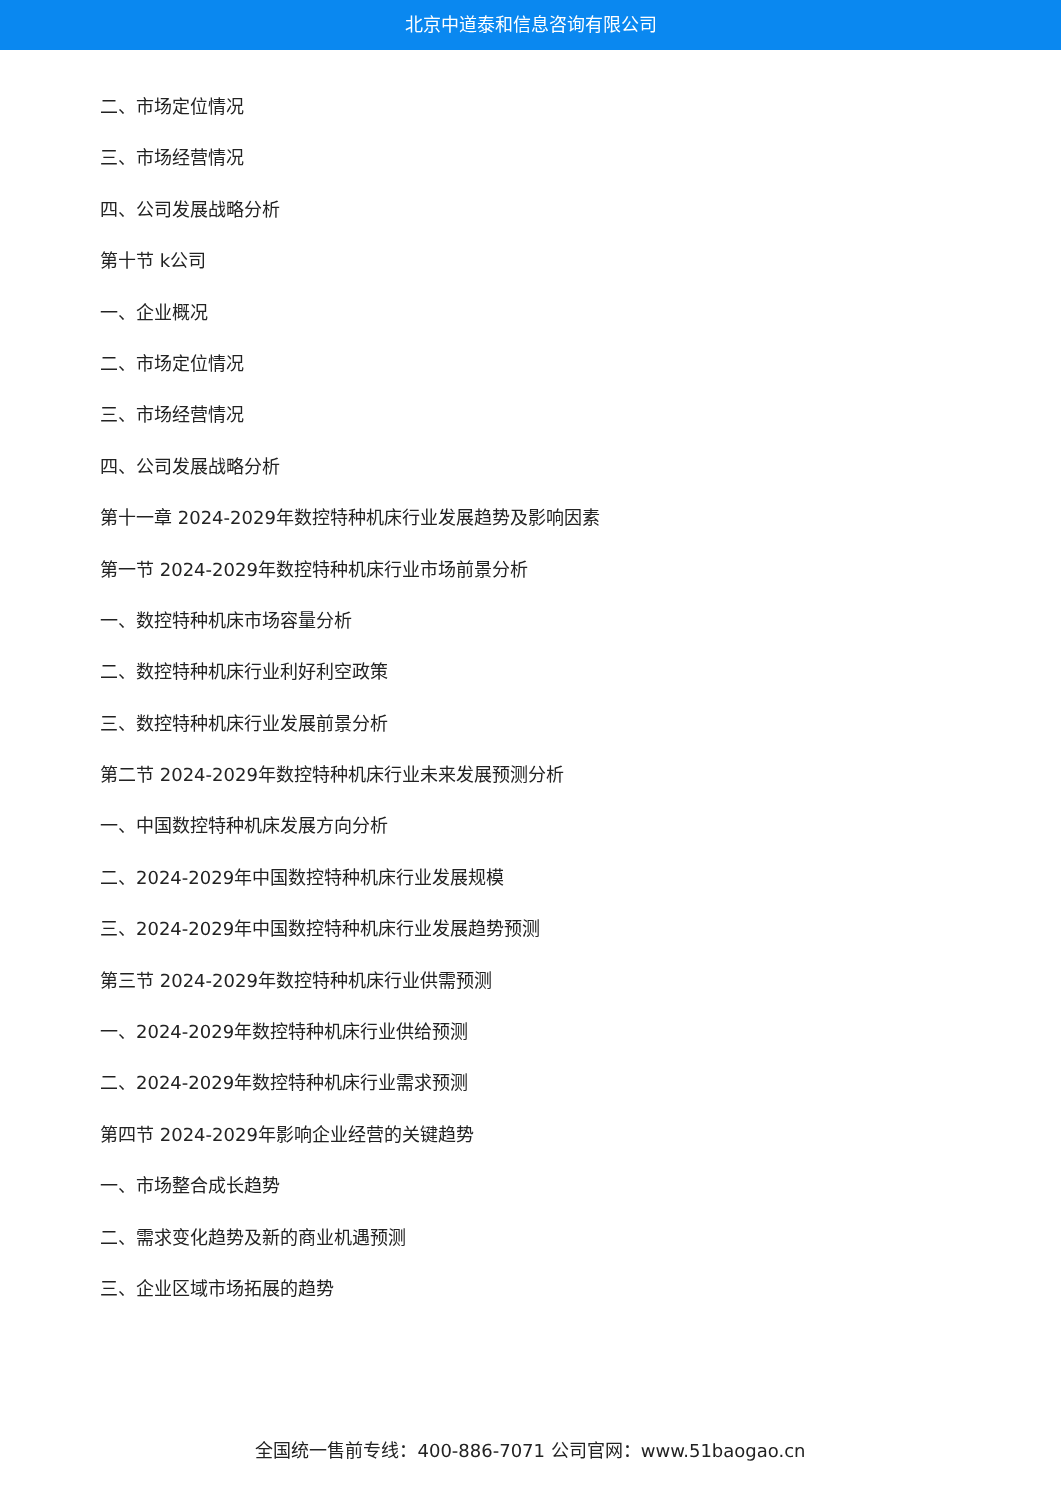北京中道泰和信息咨询有限公司
二、市场定位情况
三、市场经营情况
四、公司发展战略分析
第十节 k公司
一、企业概况
二、市场定位情况
三、市场经营情况
四、公司发展战略分析
第十一章 2024-2029年数控特种机床行业发展趋势及影响因素
第一节 2024-2029年数控特种机床行业市场前景分析
一、数控特种机床市场容量分析
二、数控特种机床行业利好利空政策
三、数控特种机床行业发展前景分析
第二节 2024-2029年数控特种机床行业未来发展预测分析
一、中国数控特种机床发展方向分析
二、2024-2029年中国数控特种机床行业发展规模
三、2024-2029年中国数控特种机床行业发展趋势预测
第三节 2024-2029年数控特种机床行业供需预测
一、2024-2029年数控特种机床行业供给预测
二、2024-2029年数控特种机床行业需求预测
第四节 2024-2029年影响企业经营的关键趋势
一、市场整合成长趋势
二、需求变化趋势及新的商业机遇预测
三、企业区域市场拓展的趋势
全国统一售前专线：400-886-7071 公司官网：www.51baogao.cn